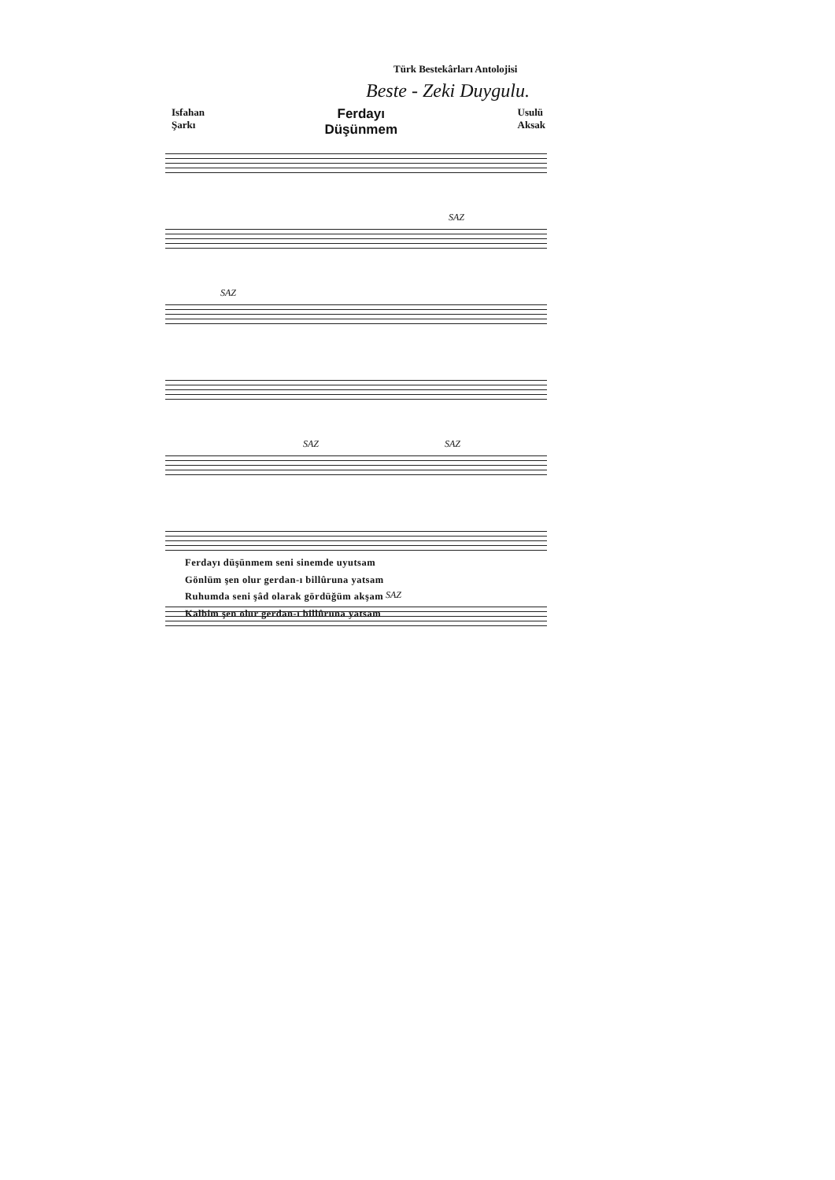Türk Bestekârları Antolojisi
Beste - Zeki Duygulu.
Isfahan
Şarkı
Ferdayı
Düşünmem
Usulü
Aksak
SAZ
SAZ
SAZ SAZ
SAZ
Ferdayı düşünmem seni sinemde uyutsam
Gönlüm şen olur gerdan-ı billûruna yatsam
Ruhumda seni şâd olarak gördüğüm akşam
Kalbim şen olur gerdan-ı billûruna yatsam